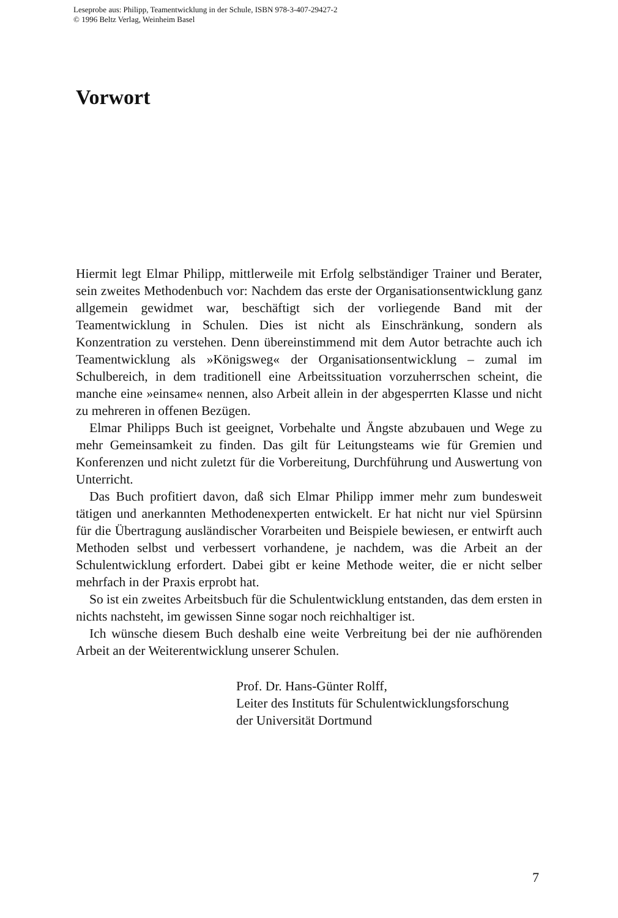Leseprobe aus: Philipp, Teamentwicklung in der Schule, ISBN 978-3-407-29427-2
© 1996 Beltz Verlag, Weinheim Basel
Vorwort
Hiermit legt Elmar Philipp, mittlerweile mit Erfolg selbständiger Trainer und Berater, sein zweites Methodenbuch vor: Nachdem das erste der Organisationsentwicklung ganz allgemein gewidmet war, beschäftigt sich der vorliegende Band mit der Teamentwicklung in Schulen. Dies ist nicht als Einschränkung, sondern als Konzentration zu verstehen. Denn übereinstimmend mit dem Autor betrachte auch ich Teamentwicklung als »Königsweg« der Organisationsentwicklung – zumal im Schulbereich, in dem traditionell eine Arbeitssituation vorzuherrschen scheint, die manche eine »einsame« nennen, also Arbeit allein in der abgesperrten Klasse und nicht zu mehreren in offenen Bezügen.
Elmar Philipps Buch ist geeignet, Vorbehalte und Ängste abzubauen und Wege zu mehr Gemeinsamkeit zu finden. Das gilt für Leitungsteams wie für Gremien und Konferenzen und nicht zuletzt für die Vorbereitung, Durchführung und Auswertung von Unterricht.
Das Buch profitiert davon, daß sich Elmar Philipp immer mehr zum bundesweit tätigen und anerkannten Methodenexperten entwickelt. Er hat nicht nur viel Spürsinn für die Übertragung ausländischer Vorarbeiten und Beispiele bewiesen, er entwirft auch Methoden selbst und verbessert vorhandene, je nachdem, was die Arbeit an der Schulentwicklung erfordert. Dabei gibt er keine Methode weiter, die er nicht selber mehrfach in der Praxis erprobt hat.
So ist ein zweites Arbeitsbuch für die Schulentwicklung entstanden, das dem ersten in nichts nachsteht, im gewissen Sinne sogar noch reichhaltiger ist.
Ich wünsche diesem Buch deshalb eine weite Verbreitung bei der nie aufhörenden Arbeit an der Weiterentwicklung unserer Schulen.
Prof. Dr. Hans-Günter Rolff,
Leiter des Instituts für Schulentwicklungsforschung
der Universität Dortmund
7